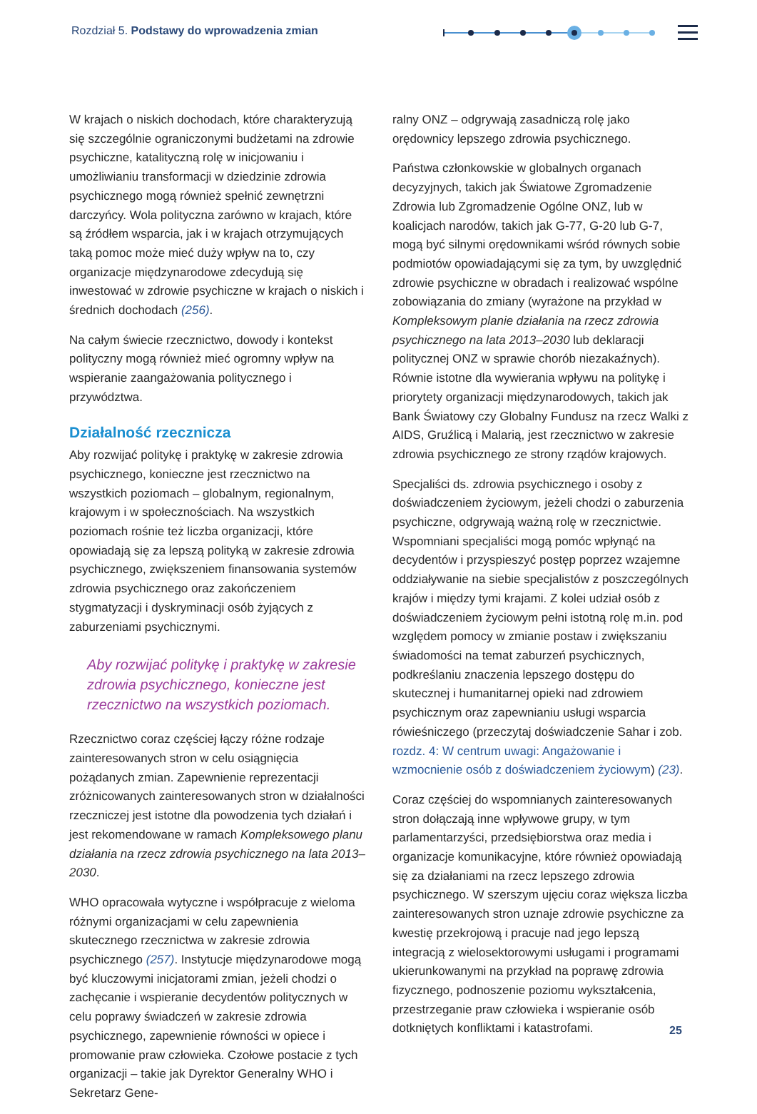Rozdział 5. Podstawy do wprowadzenia zmian
W krajach o niskich dochodach, które charakteryzują się szczególnie ograniczonymi budżetami na zdrowie psychiczne, katalityczną rolę w inicjowaniu i umożliwianiu transformacji w dziedzinie zdrowia psychicznego mogą również spełnić zewnętrzni darczyńcy. Wola polityczna zarówno w krajach, które są źródłem wsparcia, jak i w krajach otrzymujących taką pomoc może mieć duży wpływ na to, czy organizacje międzynarodowe zdecydują się inwestować w zdrowie psychiczne w krajach o niskich i średnich dochodach (256).
Na całym świecie rzecznictwo, dowody i kontekst polityczny mogą również mieć ogromny wpływ na wspieranie zaangażowania politycznego i przywództwa.
Działalność rzecznicza
Aby rozwijać politykę i praktykę w zakresie zdrowia psychicznego, konieczne jest rzecznictwo na wszystkich poziomach – globalnym, regionalnym, krajowym i w społecznościach. Na wszystkich poziomach rośnie też liczba organizacji, które opowiadają się za lepszą polityką w zakresie zdrowia psychicznego, zwiększeniem finansowania systemów zdrowia psychicznego oraz zakończeniem stygmatyzacji i dyskryminacji osób żyjących z zaburzeniami psychicznymi.
Aby rozwijać politykę i praktykę w zakresie zdrowia psychicznego, konieczne jest rzecznictwo na wszystkich poziomach.
Rzecznictwo coraz częściej łączy różne rodzaje zainteresowanych stron w celu osiągnięcia pożądanych zmian. Zapewnienie reprezentacji zróżnicowanych zainteresowanych stron w działalności rzeczniczej jest istotne dla powodzenia tych działań i jest rekomendowane w ramach Kompleksowego planu działania na rzecz zdrowia psychicznego na lata 2013–2030.
WHO opracowała wytyczne i współpracuje z wieloma różnymi organizacjami w celu zapewnienia skutecznego rzecznictwa w zakresie zdrowia psychicznego (257). Instytucje międzynarodowe mogą być kluczowymi inicjatorami zmian, jeżeli chodzi o zachęcanie i wspieranie decydentów politycznych w celu poprawy świadczeń w zakresie zdrowia psychicznego, zapewnienie równości w opiece i promowanie praw człowieka. Czołowe postacie z tych organizacji – takie jak Dyrektor Generalny WHO i Sekretarz Gene-
ralny ONZ – odgrywają zasadniczą rolę jako orędownicy lepszego zdrowia psychicznego.
Państwa członkowskie w globalnych organach decyzyjnych, takich jak Światowe Zgromadzenie Zdrowia lub Zgromadzenie Ogólne ONZ, lub w koalicjach narodów, takich jak G-77, G-20 lub G-7, mogą być silnymi orędownikami wśród równych sobie podmiotów opowiadającymi się za tym, by uwzględnić zdrowie psychiczne w obradach i realizować wspólne zobowiązania do zmiany (wyrażone na przykład w Kompleksowym planie działania na rzecz zdrowia psychicznego na lata 2013–2030 lub deklaracji politycznej ONZ w sprawie chorób niezakaźnych). Równie istotne dla wywierania wpływu na politykę i priorytety organizacji międzynarodowych, takich jak Bank Światowy czy Globalny Fundusz na rzecz Walki z AIDS, Gruźlicą i Malarią, jest rzecznictwo w zakresie zdrowia psychicznego ze strony rządów krajowych.
Specjaliści ds. zdrowia psychicznego i osoby z doświadczeniem życiowym, jeżeli chodzi o zaburzenia psychiczne, odgrywają ważną rolę w rzecznictwie. Wspomniani specjaliści mogą pomóc wpłynąć na decydentów i przyspieszyć postęp poprzez wzajemne oddziaływanie na siebie specjalistów z poszczególnych krajów i między tymi krajami. Z kolei udział osób z doświadczeniem życiowym pełni istotną rolę m.in. pod względem pomocy w zmianie postaw i zwiększaniu świadomości na temat zaburzeń psychicznych, podkreślaniu znaczenia lepszego dostępu do skutecznej i humanitarnej opieki nad zdrowiem psychicznym oraz zapewnianiu usługi wsparcia rówieśniczego (przeczytaj doświadczenie Sahar i zob. rozdz. 4: W centrum uwagi: Angażowanie i wzmocnienie osób z doświadczeniem życiowym) (23).
Coraz częściej do wspomnianych zainteresowanych stron dołączają inne wpływowe grupy, w tym parlamentarzyści, przedsiębiorstwa oraz media i organizacje komunikacyjne, które również opowiadają się za działaniami na rzecz lepszego zdrowia psychicznego. W szerszym ujęciu coraz większa liczba zainteresowanych stron uznaje zdrowie psychiczne za kwestię przekrojową i pracuje nad jego lepszą integracją z wielosektorowymi usługami i programami ukierunkowanymi na przykład na poprawę zdrowia fizycznego, podnoszenie poziomu wykształcenia, przestrzeganie praw człowieka i wspieranie osób dotkniętych konfliktami i katastrofami.
25